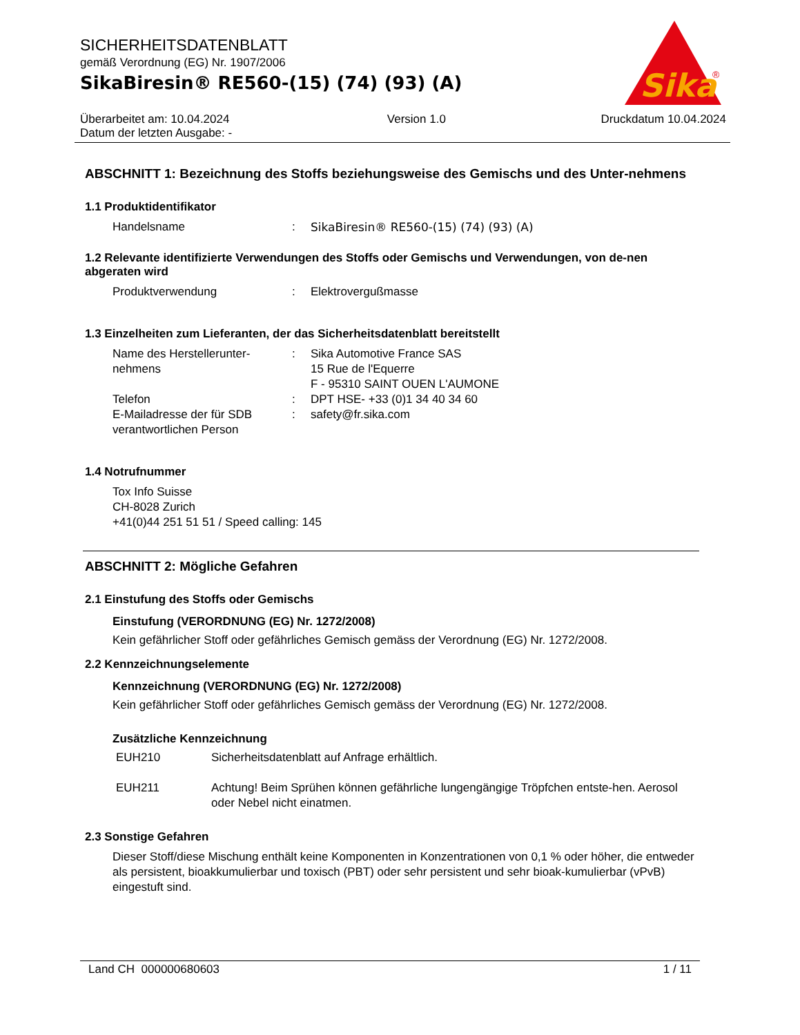SICHERHEITSDATENBLATT
gemäß Verordnung (EG) Nr. 1907/2006
SikaBiresin® RE560-(15) (74) (93) (A)
Sika
®
Überarbeitet am: 10.04.2024
Datum der letzten Ausgabe: -
Version 1.0 Druckdatum 10.04.2024
ABSCHNITT 1: Bezeichnung des Stoffs beziehungsweise des Gemischs und des Unter-nehmens
1.1 Produktidentifikator
Handelsname : SikaBiresin® RE560-(15) (74) (93) (A)
1.2 Relevante identifizierte Verwendungen des Stoffs oder Gemischs und Verwendungen, von de-nen abgeraten wird
Produktverwendung : Elektrovergußmasse
1.3 Einzelheiten zum Lieferanten, der das Sicherheitsdatenblatt bereitstellt
Name des Herstellerunter-
nehmens
: Sika Automotive France SAS
15 Rue de l'Equerre
F - 95310 SAINT OUEN L'AUMONE
Telefon : DPT HSE- +33 (0)1 34 40 34 60
E-Mailadresse der für SDB verantwortlichen Person
: safety@fr.sika.com
1.4 Notrufnummer
Tox Info Suisse
CH-8028 Zurich
+41(0)44 251 51 51 / Speed calling: 145
ABSCHNITT 2: Mögliche Gefahren
2.1 Einstufung des Stoffs oder Gemischs
Einstufung (VERORDNUNG (EG) Nr. 1272/2008)
Kein gefährlicher Stoff oder gefährliches Gemisch gemäss der Verordnung (EG) Nr. 1272/2008.
2.2 Kennzeichnungselemente
Kennzeichnung (VERORDNUNG (EG) Nr. 1272/2008)
Kein gefährlicher Stoff oder gefährliches Gemisch gemäss der Verordnung (EG) Nr. 1272/2008.
Zusätzliche Kennzeichnung
EUH210 Sicherheitsdatenblatt auf Anfrage erhältlich.
EUH211 Achtung! Beim Sprühen können gefährliche lungengängige Tröpfchen entste-hen. Aerosol oder Nebel nicht einatmen.
2.3 Sonstige Gefahren
Dieser Stoff/diese Mischung enthält keine Komponenten in Konzentrationen von 0,1 % oder höher, die entweder als persistent, bioakkumulierbar und toxisch (PBT) oder sehr persistent und sehr bioak-kumulierbar (vPvB) eingestuft sind.
Land CH 000000680603 1 / 11